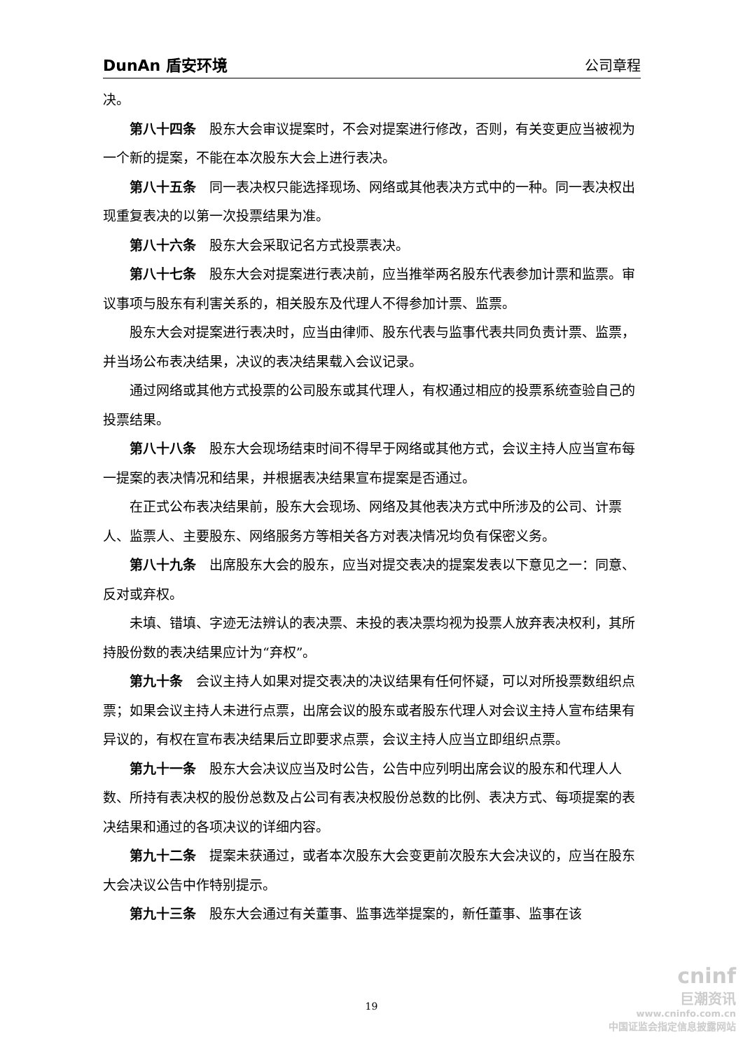DunAn 盾安环境 公司章程
决。
第八十四条　股东大会审议提案时，不会对提案进行修改，否则，有关变更应当被视为一个新的提案，不能在本次股东大会上进行表决。
第八十五条　同一表决权只能选择现场、网络或其他表决方式中的一种。同一表决权出现重复表决的以第一次投票结果为准。
第八十六条　股东大会采取记名方式投票表决。
第八十七条　股东大会对提案进行表决前，应当推举两名股东代表参加计票和监票。审议事项与股东有利害关系的，相关股东及代理人不得参加计票、监票。
股东大会对提案进行表决时，应当由律师、股东代表与监事代表共同负责计票、监票，并当场公布表决结果，决议的表决结果载入会议记录。
通过网络或其他方式投票的公司股东或其代理人，有权通过相应的投票系统查验自己的投票结果。
第八十八条　股东大会现场结束时间不得早于网络或其他方式，会议主持人应当宣布每一提案的表决情况和结果，并根据表决结果宣布提案是否通过。
在正式公布表决结果前，股东大会现场、网络及其他表决方式中所涉及的公司、计票人、监票人、主要股东、网络服务方等相关各方对表决情况均负有保密义务。
第八十九条　出席股东大会的股东，应当对提交表决的提案发表以下意见之一：同意、反对或弃权。
未填、错填、字迹无法辨认的表决票、未投的表决票均视为投票人放弃表决权利，其所持股份数的表决结果应计为“弃权”。
第九十条　会议主持人如果对提交表决的决议结果有任何怀疑，可以对所投票数组织点票；如果会议主持人未进行点票，出席会议的股东或者股东代理人对会议主持人宣布结果有异议的，有权在宣布表决结果后立即要求点票，会议主持人应当立即组织点票。
第九十一条　股东大会决议应当及时公告，公告中应列明出席会议的股东和代理人人数、所持有表决权的股份总数及占公司有表决权股份总数的比例、表决方式、每项提案的表决结果和通过的各项决议的详细内容。
第九十二条　提案未获通过，或者本次股东大会变更前次股东大会决议的，应当在股东大会决议公告中作特别提示。
第九十三条　股东大会通过有关董事、监事选举提案的，新任董事、监事在该
19
cninf
巨潮资讯
www.cninfo.com.cn
中国证监会指定信息披露网站